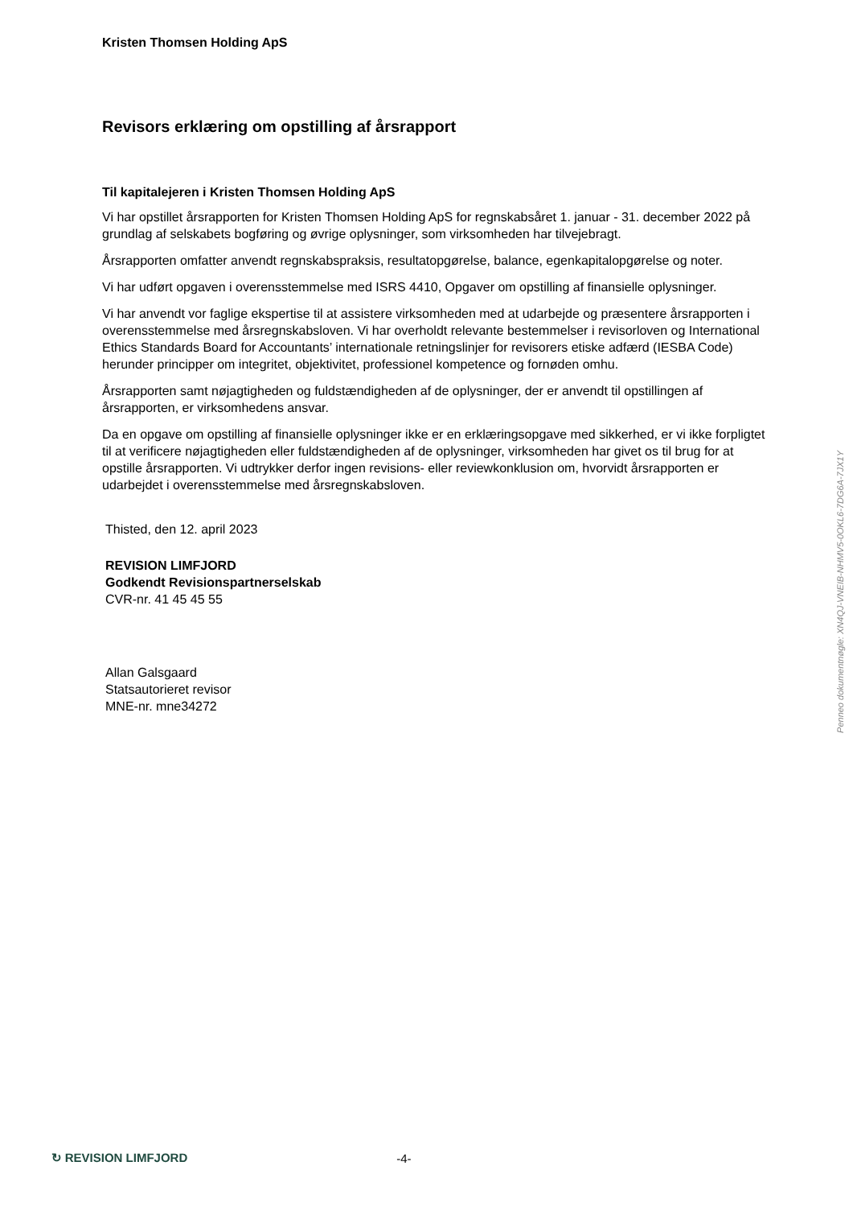Kristen Thomsen Holding ApS
Revisors erklæring om opstilling af årsrapport
Til kapitalejeren i Kristen Thomsen Holding ApS
Vi har opstillet årsrapporten for Kristen Thomsen Holding ApS for regnskabsåret 1. januar - 31. december 2022 på grundlag af selskabets bogføring og øvrige oplysninger, som virksomheden har tilvejebragt.
Årsrapporten omfatter anvendt regnskabspraksis, resultatopgørelse, balance, egenkapitalopgørelse og noter.
Vi har udført opgaven i overensstemmelse med ISRS 4410, Opgaver om opstilling af finansielle oplysninger.
Vi har anvendt vor faglige ekspertise til at assistere virksomheden med at udarbejde og præsentere årsrapporten i overensstemmelse med årsregnskabsloven. Vi har overholdt relevante bestemmelser i revisorloven og International Ethics Standards Board for Accountants’ internationale retningslinjer for revisorers etiske adfærd (IESBA Code) herunder principper om integritet, objektivitet, professionel kompetence og fornøden omhu.
Årsrapporten samt nøjagtigheden og fuldstændigheden af de oplysninger, der er anvendt til opstillingen af årsrapporten, er virksomhedens ansvar.
Da en opgave om opstilling af finansielle oplysninger ikke er en erklæringsopgave med sikkerhed, er vi ikke forpligtet til at verificere nøjagtigheden eller fuldstændigheden af de oplysninger, virksomheden har givet os til brug for at opstille årsrapporten. Vi udtrykker derfor ingen revisions- eller reviewkonklusion om, hvorvidt årsrapporten er udarbejdet i overensstemmelse med årsregnskabsloven.
Thisted, den 12. april 2023
REVISION LIMFJORD
Godkendt Revisionspartnerselskab
CVR-nr. 41 45 45 55
Allan Galsgaard
Statsautorieret revisor
MNE-nr. mne34272
Penneo dokumentnøgle: XN4QJ-VNEIB-NHMV5-0OKL6-7DG6A-7JX1Y
↻ REVISION LIMFJORD -4-